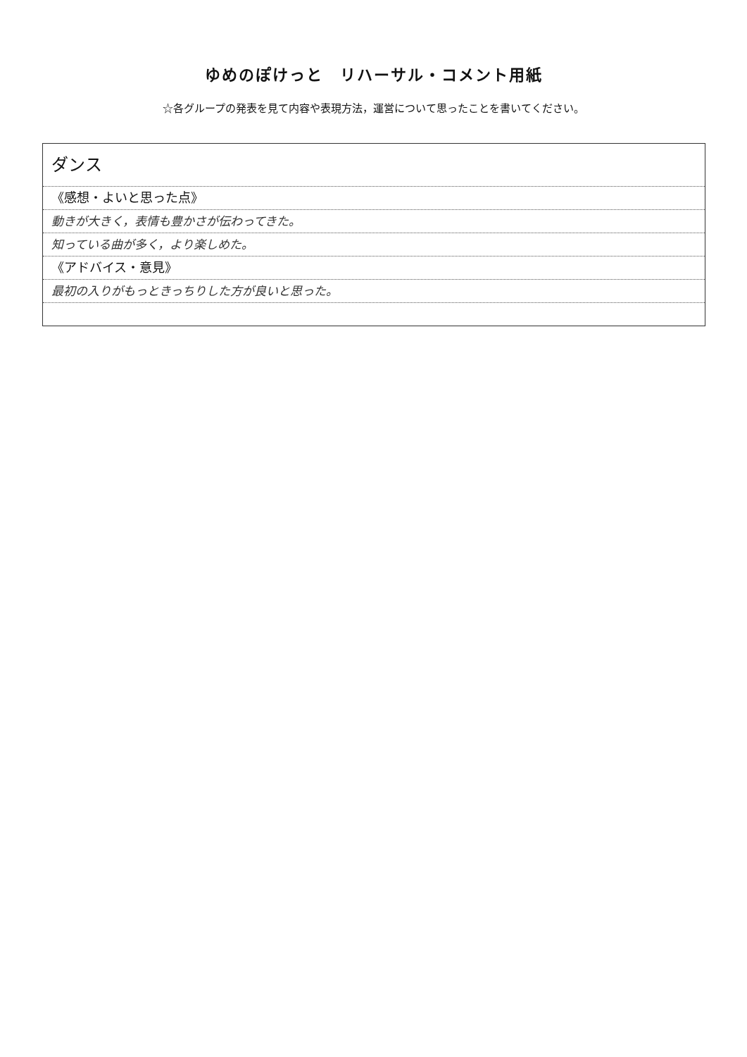ゆめのぽけっと　リハーサル・コメント用紙
☆各グループの発表を見て内容や表現方法，運営について思ったことを書いてください。
ダンス
《感想・よいと思った点》
動きが大きく，表情も豊かさが伝わってきた。
知っている曲が多く，より楽しめた。
《アドバイス・意見》
最初の入りがもっときっちりした方が良いと思った。